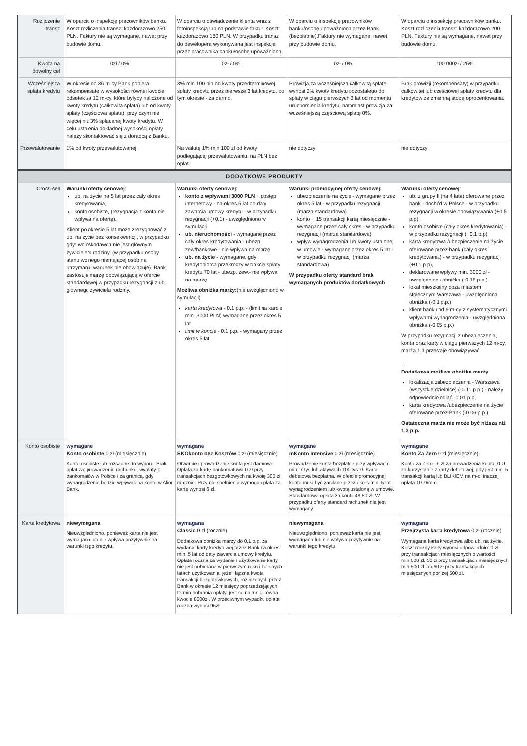| Rozliczenie transz | W oparciu o inspekcję pracowników banku. Koszt rozliczenia transz: każdorazowo 250 PLN. Faktury nie są wymagane, nawet przy budowie domu. | W oparciu o oświadczenie klienta wraz z fotoinspekcją lub na podstawie faktur. Koszt: każdorazowo 180 PLN. W przypadku transz do dewelopera wykonywana jest inspekcja przez pracownika banku/osobę upoważnioną. | W oparciu o inspekcję pracowników banku/osobę upoważnioną przez Bank (bezpłatnie).Faktury nie wymagane, nawet przy budowie domu. | W oparciu o inspekcję pracowników banku. Koszt rozliczenia transz: każdorazowo 200 PLN. Faktury nie są wymagane, nawet przy budowie domu. |
| Kwota na dowolny cel | 0zł / 0% | 0zł / 0% | 0zł / 0% | 100 000zł / 25% |
| Wcześniejsza spłata kredytu | W okresie do 36 m-cy Bank pobiera rekompensatę w wysokości równej kwocie odsetek za 12 m-cy, które byłyby naliczone od kwoty kredytu (całkowita spłata) lub od kwoty spłaty (częściowa spłata), przy czym nie więcej niż 3% spłacanej kwoty kredytu. W celu ustalenia dokładnej wysokości opłaty należy skontaktować się z doradcą z Banku. | 3% min 100 pln od kwoty przedterminowej spłaty kredytu przez pierwsze 3 lat kredytu, po tym okresie - za darmo. | Prowizja za wcześniejszą całkowitą spłatę wynosi 2% kwoty kredytu pozostałego do spłaty w ciągu pierwszych 3 lat od momentu uruchomienia kredytu, natomiast prowizja za wcześniejszą częściową spłatę 0%. | Brak prowizji (rekompensaty) w przypadku całkowitej lub częściowej spłaty kredytu dla kredytów ze zmienną stopą oprocentowania. |
| Przewalutowanie | 1% od kwoty przewalutowanej. | Na walutę 1% min 100 zł od kwoty podlegającej przewalutowaniu, na PLN bez opłat | nie dotyczy | nie dotyczy |
| DODATKOWE PRODUKTY | | | | |
| Cross-sell | Warunki oferty cenowej : ub. na życie na 5 lat przez cały okres kredytowania, konto osobiste, (rezygnacja z konta nie wpływa na ofertę). Klient po okresie 5 lat może zrezygnować z ub. na życie bez konsekwencji, w przypadku gdy: wnioskodawca nie jest głównym żywicielem rodziny, (w przypadku osoby stanu wolnego niemającej osób na utrzymaniu warunek nie obowiązuje). Bank zastosuje marżę obowiązującą w ofercie standardowej w przypadku rezygnacji z ub. głównego żywiciela rodziny. | Warunki oferty cenowej : konto z wpływami 3000 PLN + dostęp internetowy - na okres 5 lat od daty zawarcia umowy kredytu - w przypadku rezygnacji (+0,1) - uwzględniono w symulacji ub. nieruchomości - wymagane przez cały okres kredytowania - ubezp. zew/bankowe - nie wpływa na marżę ub. na życie - wymagane, gdy kredytobiorca przekroczy w trakcie spłaty kredytu 70 lat - ubezp. zew.- nie wpływa na marżę Możliwa obniżka marży: (nie uwzględniono w symulacji) karta kredytowa - 0.1 p.p. - (limit na karcie min. 3000 PLN) wymagane przez okres 5 lat limit w koncie - 0.1 p.p. - wymagany przez okres 5 lat | Warunki promocyjnej oferty cenowej: ubezpieczenie na życie - wymagane przez okres 5 lat - w przypadku rezygnacji (marża standardowa) konto + 15 transakcji kartą miesięcznie - wymagane przez cały okres - w przypadku rezygnacji (marża standardowa) wpływ wynagrodzenia lub kwoty ustalonej w umowie - wymagane przez okres 5 lat - w przypadku rezygnacji (marża standardowa) W przypadku oferty standard brak wymaganych produktów dodatkowych | Warunki oferty cenowej : ub. z grupy II (na 4 lata) oferowane przez bank - dochód w Polsce - w przypadku rezygnacji w okresie obowiązywania (+0,5 p.p), konto osobiste (cały okres kredytowania) - w przypadku rezygnacji (+0,1 p.p) karta kredytowa /ubezpieczenie na życie oferowane przez bank (cały okres kredytowania) - w przypadku rezygnacji (+0,1 p.p), deklarowane wpływy min. 3000 zł - uwzględniona obniżka (-0,15 p.p.) lokal mieszkalny poza miastem stołecznym Warszawa - uwzględniona obniżka (-0,1 p.p.) klient banku od 6 m-cy z systematycznymi wpływami wynagrodzenia - uwzględniona obniżka (-0,05 p.p.) W przypadku rezygnacji z ubezpieczenia, konta oraz karty w ciągu pierwszych 12 m-cy, marża 1.1 przestaje obowiązywać. . Dodatkowa możliwa obniżka marży : lokalizacja zabezpieczenia - Warszawa (wszystkie dzielnice) (-0.11 p.p.) - należy odpowiednio odjąć -0,01 p.p, karta kredytowa /ubezpieczenie na życie oferowane przez Bank (-0.06 p.p.) Ostateczna marża nie może być niższa niż 1,3 p.p. |
| Konto osobiste | wymagane Konto osobiste 0 zł (miesięcznie) Konto osobiste lub rozsądne do wyboru. Brak opłat za: prowadzenie rachunku, wypłaty z bankomatów w Polsce i za granicą, gdy wynagrodzenie będzie wpływać na konto w Alior Bank. | wymagane EKOkonto bez Kosztów 0 zł (miesięcznie) Otwarcie i prowadzenie konta jest darmowe. Opłata za kartę bankomatową 0 zł przy transakcjach bezgotówkowych na kwotę 300 zł. m-cznie. Przy nie spełnieniu wymogu opłata za kartę wynosi 6 zł. | wymagane mKonto Intensive 0 zł (miesięcznie) Prowadzenie konta bezpłatne przy wpływach min. 7 tys lub aktywach 100 tys zł. Karta debetowa bezpłatna. W ofercie promocyjnej konto musi być zasilane przez okres min. 5 lat wynagrodzeniem lub kwotą ustaloną w umowie. Standardowa opłata za konto 49,50 zł. W przypadku oferty standard rachunek nie jest wymagany. | wymagane Konto Za Zero 0 zł (miesięcznie) Konto za Zero - 0 zł za prowadzenia konta. 0 zł za korzystanie z karty debetowej, gdy jest min. 5 transakcji kartą lub BLIKIEM na m-c, inaczej opłata 10 zł/m-c. |
| Karta kredytowa | niewymagana Nieuwzględniono, ponieważ karta nie jest wymagana lub nie wpływa pozytywnie na warunki tego kredytu. | wymagana Classic 0 zł (rocznie) Dodatkowa obniżka marży do 0,1 p.p. za wydanie karty kredytowej przez Bank na okres min. 5 lat od daty zawarcia umowy kredytu. Opłata roczna za wydanie i użytkowanie karty nie jest pobierana w pierwszym roku i kolejnych latach użytkowania, jeżeli łączna kwota transakcji bezgotówkowych, rozliczonych przez Bank w okresie 12 miesięcy poprzedzających termin pobrania opłaty, jest co najmniej równa kwocie 8000zł. W przeciwnym wypadku opłata roczna wynosi 96zł. | niewymagana Nieuwzględniono, ponieważ karta nie jest wymagana lub nie wpływa pozytywnie na warunki tego kredytu. | wymagana Przejrzysta karta kredytowa 0 zł (rocznie) Wymagana karta kredytowa albo ub. na życie. Koszt roczny karty wynosi odpowiednio: 0 zł przy transakcjach miesięcznych o wartości min.600 zł, 30 zł przy transakcjach miesięcznych min.500 zł lub 60 zł przy transakcjach miesięcznych poniżej 500 zł. |